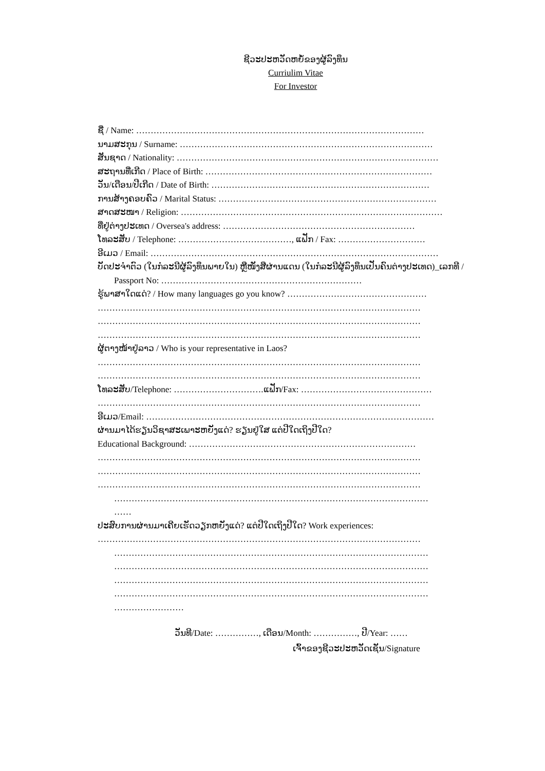ຊີວະປະຫວັດຫຍໍ້ຂອງຜູ້ລົງທຶນ
Curriulim Vitae
For Investor
ຊື່ / Name: ………………………………………………………………………………………
ນາມສະກຸນ / Surname: ……………………………………………………………………………
ສັນຊາດ / Nationality: ………………………………………………………………………………
ສະຖານທີ່ເກີດ / Place of Birth: ……………………………………………………………………
ວັນ/ເດືອນ/ປີເກີດ / Date of Birth: …………………………………………………………………
ການສ້າງຄອບຄົວ / Marital Status: …………………………………………………………………
ສາດສະໜາ / Religion: ………………………………………………………………………………
ທີ່ຢູ່ຕ່າງປະເທດ / Oversea's address: …………………………………………………………
ໂທລະສັບ / Telephone: …………………………………, ແຟັກ / Fax: …………………………
ອີເມວ / Email: ………………………………………………………………………………………
ບັດປະຈຳຕົວ (ໃນກໍລະນີຜູ້ລົງທຶນພາຍໃນ) ຫຼືໜັງສືຜ່ານແດນ (ໃນກໍລະນີຜູ້ລົງທຶນເປັນຄົນຕ່າງປະເທດ)_ເລກທີ /
Passport No: ……………………………………………………………
ຮູ້ພາສາໃດແດ່? / How many languages go you know? …………………………………………
…………………………………………………………………………………………………
…………………………………………………………………………………………………
…………………………………………………………………………………………………
ຜູ້ຕາງໜ້າຢູ່ລາວ / Who is your representative in Laos?
…………………………………………………………………………………………………
…………………………………………………………………………………………………
ໂທລະສັບ/Telephone: ………………………….ແຟັກ/Fax: ………………………………………
…………………………………………………………………………………………………
ອີເມວ/Email: ………………………………………………………………………………………
ຜ່ານມາໄດ້ຮຽນວິຊາສະເພາະຫຍັງແດ່? ຮຽນຢູ່ໃສ ແຕ່ປີໃດເຖິງປີໃດ?
Educational Background: ……………………………………………………………………
…………………………………………………………………………………………………
…………………………………………………………………………………………………
…………………………………………………………………………………………………
………………………………………………………………………………………………
……
ປະສົບການຜ່ານມາເຄີຍເຮັດວຽກຫຍັງແດ່? ແຕ່ປີໃດເຖິງປີໃດ? Work experiences:
…………………………………………………………………………………………………
………………………………………………………………………………………………
………………………………………………………………………………………………
………………………………………………………………………………………………
………………………………………………………………………………………………
……………………
ວັນທີ/Date: ……………, ເດືອນ/Month: ……………, ປີ/Year: ……
ເຈົ້າຂອງຊີວະປະຫວັດເຊັນ/Signature